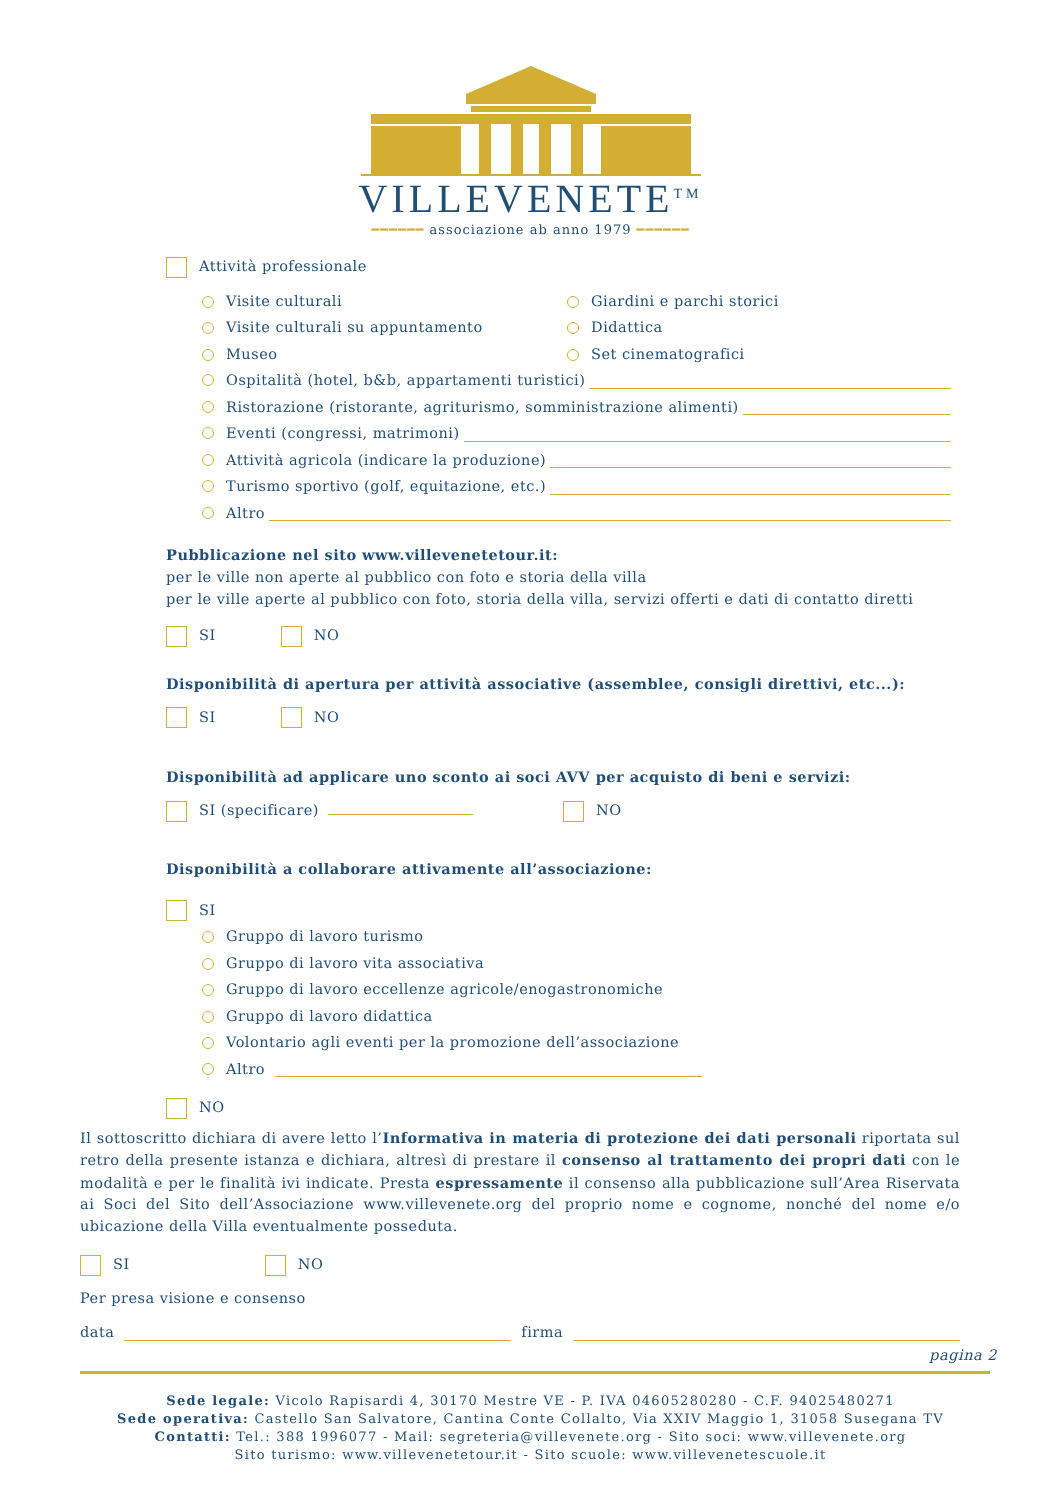VILLEVENETE<sup>TM</sup>
━━━━━━ associazione ab anno 1979 ━━━━━━
Attività professionale
Visite culturali Giardini e parchi storici
Visite culturali su appuntamento Didattica
Museo Set cinematografici
Ospitalità (hotel, b&b, appartamenti turistici)
Ristorazione (ristorante, agriturismo, somministrazione alimenti)
Eventi (congressi, matrimoni)
Attività agricola (indicare la produzione)
Turismo sportivo (golf, equitazione, etc.)
Altro
Pubblicazione nel sito www.villevenetetour.it:
per le ville non aperte al pubblico con foto e storia della villa
per le ville aperte al pubblico con foto, storia della villa, servizi offerti e dati di contatto diretti
SI NO
Disponibilità di apertura per attività associative (assemblee, consigli direttivi, etc...):
SI NO
Disponibilità ad applicare uno sconto ai soci AVV per acquisto di beni e servizi:
SI (specificare) NO
Disponibilità a collaborare attivamente all’associazione:
SI
Gruppo di lavoro turismo
Gruppo di lavoro vita associativa
Gruppo di lavoro eccellenze agricole/enogastronomiche
Gruppo di lavoro didattica
Volontario agli eventi per la promozione dell’associazione
Altro
NO
Il sottoscritto dichiara di avere letto l’Informativa in materia di protezione dei dati personali riportata sul retro della presente istanza e dichiara, altresì di prestare il consenso al trattamento dei propri dati con le modalità e per le finalità ivi indicate. Presta espressamente il consenso alla pubblicazione sull’Area Riservata ai Soci del Sito dell’Associazione www.villevenete.org del proprio nome e cognome, nonché del nome e/o ubicazione della Villa eventualmente posseduta.
SI NO
Per presa visione e consenso
data firma
pagina 2
Sede legale: Vicolo Rapisardi 4, 30170 Mestre VE - P. IVA 04605280280 - C.F. 94025480271
Sede operativa: Castello San Salvatore, Cantina Conte Collalto, Via XXIV Maggio 1, 31058 Susegana TV
Contatti: Tel.: 388 1996077 - Mail: segreteria@villevenete.org - Sito soci: www.villevenete.org
Sito turismo: www.villevenetetour.it - Sito scuole: www.villevenetescuole.it